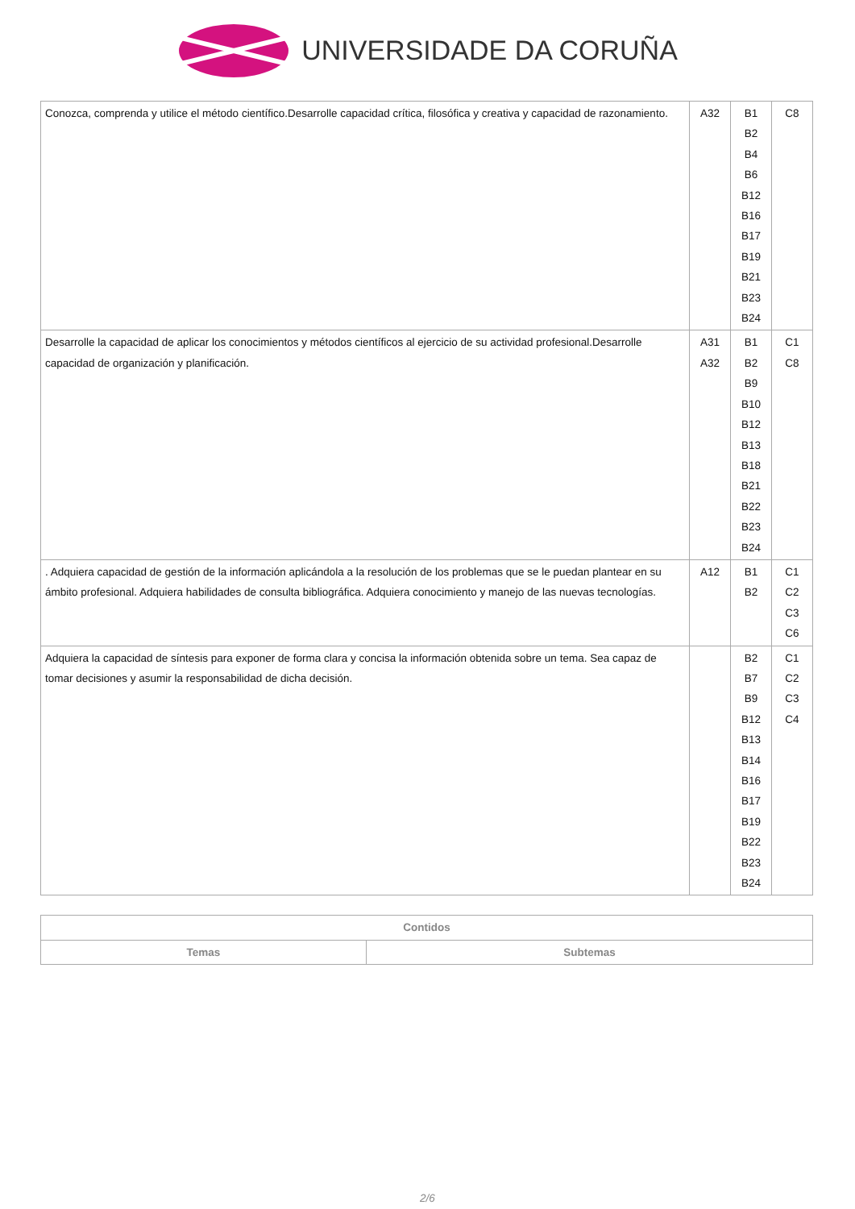UNIVERSIDADE DA CORUÑA
| Conozca, comprenda y utilice el método científico.Desarrolle capacidad crítica, filosófica y creativa y capacidad de razonamiento. | A32 | B1 B2 B4 B6 B12 B16 B17 B19 B21 B23 B24 | C8 |
| Desarrolle la capacidad de aplicar los conocimientos y métodos científicos al ejercicio de su actividad profesional.Desarrolle capacidad de organización y planificación. | A31 A32 | B1 B2 B9 B10 B12 B13 B18 B21 B22 B23 B24 | C1 C8 |
| . Adquiera capacidad de gestión de la información aplicándola a la resolución de los problemas que se le puedan plantear en su ámbito profesional. Adquiera habilidades de consulta bibliográfica. Adquiera conocimiento y manejo de las nuevas tecnologías. | A12 | B1 B2 | C1 C2 C3 C6 |
| Adquiera la capacidad de síntesis para exponer de forma clara y concisa la información obtenida sobre un tema. Sea capaz de tomar decisiones y asumir la responsabilidad de dicha decisión. | | B2 B7 B9 B12 B13 B14 B16 B17 B19 B22 B23 B24 | C1 C2 C3 C4 |
| Contidos | |
| --- | --- |
| Temas | Subtemas |
2/6